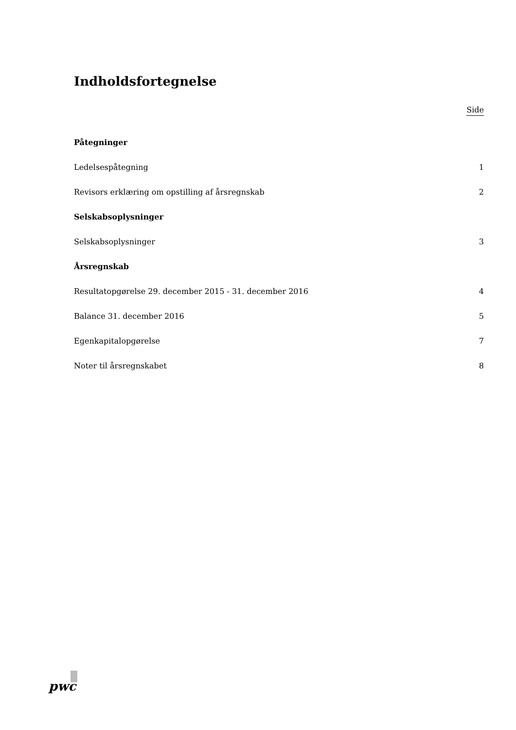Indholdsfortegnelse
Side
Påtegninger
Ledelsespåtegning 1
Revisors erklæring om opstilling af årsregnskab 2
Selskabsoplysninger
Selskabsoplysninger 3
Årsregnskab
Resultatopgørelse 29. december 2015 - 31. december 2016 4
Balance 31. december 2016 5
Egenkapitalopgørelse 7
Noter til årsregnskabet 8
pwc